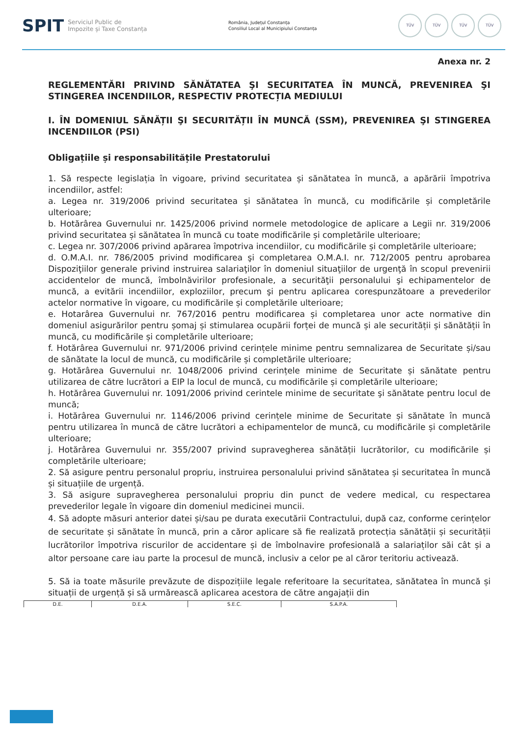SPIT Serviciul Public de
Impozite și Taxe Constanța
România, Județul Constanța
Consiliul Local al Municipiului Constanța
TÜV TÜV TÜV TÜV
Anexa nr. 2
REGLEMENTĂRI PRIVIND SĂNĂTATEA ŞI SECURITATEA ÎN MUNCĂ, PREVENIREA ŞI STINGEREA INCENDIILOR, RESPECTIV PROTECȚIA MEDIULUI
I. ÎN DOMENIUL SĂNĂȚII ŞI SECURITĂȚII ÎN MUNCĂ (SSM), PREVENIREA ŞI STINGEREA INCENDIILOR (PSI)
Obligațiile și responsabilitățile Prestatorului
1. Să respecte legislația în vigoare, privind securitatea și sănătatea în muncă, a apărării împotriva incendiilor, astfel:
a. Legea nr. 319/2006 privind securitatea și sănătatea în muncă, cu modificările și completările ulterioare;
b. Hotărârea Guvernului nr. 1425/2006 privind normele metodologice de aplicare a Legii nr. 319/2006 privind securitatea și sănătatea în muncă cu toate modificările și completările ulterioare;
c. Legea nr. 307/2006 privind apărarea împotriva incendiilor, cu modificările și completările ulterioare;
d. O.M.A.I. nr. 786/2005 privind modificarea şi completarea O.M.A.I. nr. 712/2005 pentru aprobarea Dispoziţiilor generale privind instruirea salariaţilor în domeniul situaţiilor de urgenţă în scopul prevenirii accidentelor de muncă, îmbolnăvirilor profesionale, a securităţii personalului şi echipamentelor de muncă, a evitării incendiilor, exploziilor, precum şi pentru aplicarea corespunzătoare a prevederilor actelor normative în vigoare, cu modificările și completările ulterioare;
e. Hotarârea Guvernului nr. 767/2016 pentru modificarea și completarea unor acte normative din domeniul asigurărilor pentru șomaj și stimularea ocupării forței de muncă și ale securității și sănătății în muncă, cu modificările și completările ulterioare;
f. Hotărârea Guvernului nr. 971/2006 privind cerințele minime pentru semnalizarea de Securitate și/sau de sănătate la locul de muncă, cu modificările și completările ulterioare;
g. Hotărârea Guvernului nr. 1048/2006 privind cerințele minime de Securitate și sănătate pentru utilizarea de către lucrători a EIP la locul de muncă, cu modificările și completările ulterioare;
h. Hotărârea Guvernului nr. 1091/2006 privind cerintele minime de securitate şi sănătate pentru locul de muncă;
i. Hotărârea Guvernului nr. 1146/2006 privind cerințele minime de Securitate și sănătate în muncă pentru utilizarea în muncă de către lucrători a echipamentelor de muncă, cu modificările și completările ulterioare;
j. Hotărârea Guvernului nr. 355/2007 privind supravegherea sănătății lucrătorilor, cu modificările și completările ulterioare;
2. Să asigure pentru personalul propriu, instruirea personalului privind sănătatea și securitatea în muncă și situațiile de urgență.
3. Să asigure supravegherea personalului propriu din punct de vedere medical, cu respectarea prevederilor legale în vigoare din domeniul medicinei muncii.
4. Să adopte măsuri anterior datei și/sau pe durata executării Contractului, după caz, conforme cerințelor de securitate și sănătate în muncă, prin a căror aplicare să fie realizată protecția sănătății și securității lucrătorilor împotriva riscurilor de accidentare și de îmbolnavire profesională a salariaților săi cât și a altor persoane care iau parte la procesul de muncă, inclusiv a celor pe al căror teritoriu activează.
5. Să ia toate măsurile prevăzute de dispozițiile legale referitoare la securitatea, sănătatea în muncă și situații de urgență și să urmărească aplicarea acestora de către angajații din
| D.E. | D.E.A. | S.E.C. | S.A.P.A. |